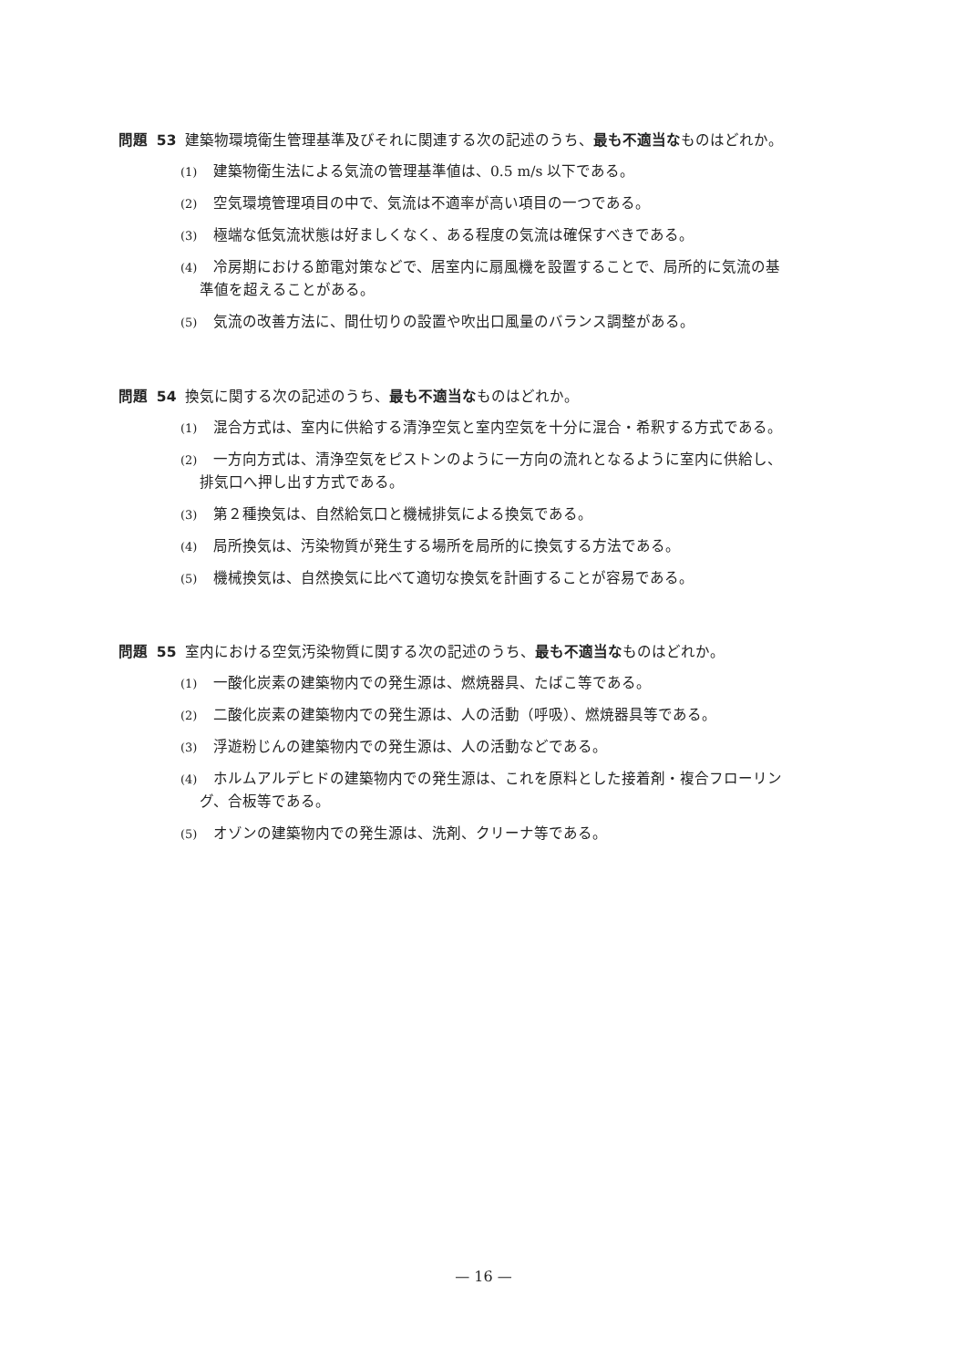問題 53 建築物環境衛生管理基準及びそれに関連する次の記述のうち、最も不適当なものはどれか。
(1) 建築物衛生法による気流の管理基準値は、0.5 m/s 以下である。
(2) 空気環境管理項目の中で、気流は不適率が高い項目の一つである。
(3) 極端な低気流状態は好ましくなく、ある程度の気流は確保すべきである。
(4) 冷房期における節電対策などで、居室内に扇風機を設置することで、局所的に気流の基
準値を超えることがある。
(5) 気流の改善方法に、間仕切りの設置や吹出口風量のバランス調整がある。
問題 54 換気に関する次の記述のうち、最も不適当なものはどれか。
(1) 混合方式は、室内に供給する清浄空気と室内空気を十分に混合・希釈する方式である。
(2) 一方向方式は、清浄空気をピストンのように一方向の流れとなるように室内に供給し、
排気口へ押し出す方式である。
(3) 第２種換気は、自然給気口と機械排気による換気である。
(4) 局所換気は、汚染物質が発生する場所を局所的に換気する方法である。
(5) 機械換気は、自然換気に比べて適切な換気を計画することが容易である。
問題 55 室内における空気汚染物質に関する次の記述のうち、最も不適当なものはどれか。
(1) 一酸化炭素の建築物内での発生源は、燃焼器具、たばこ等である。
(2) 二酸化炭素の建築物内での発生源は、人の活動（呼吸）、燃焼器具等である。
(3) 浮遊粉じんの建築物内での発生源は、人の活動などである。
(4) ホルムアルデヒドの建築物内での発生源は、これを原料とした接着剤・複合フローリン
グ、合板等である。
(5) オゾンの建築物内での発生源は、洗剤、クリーナ等である。
— 16 —